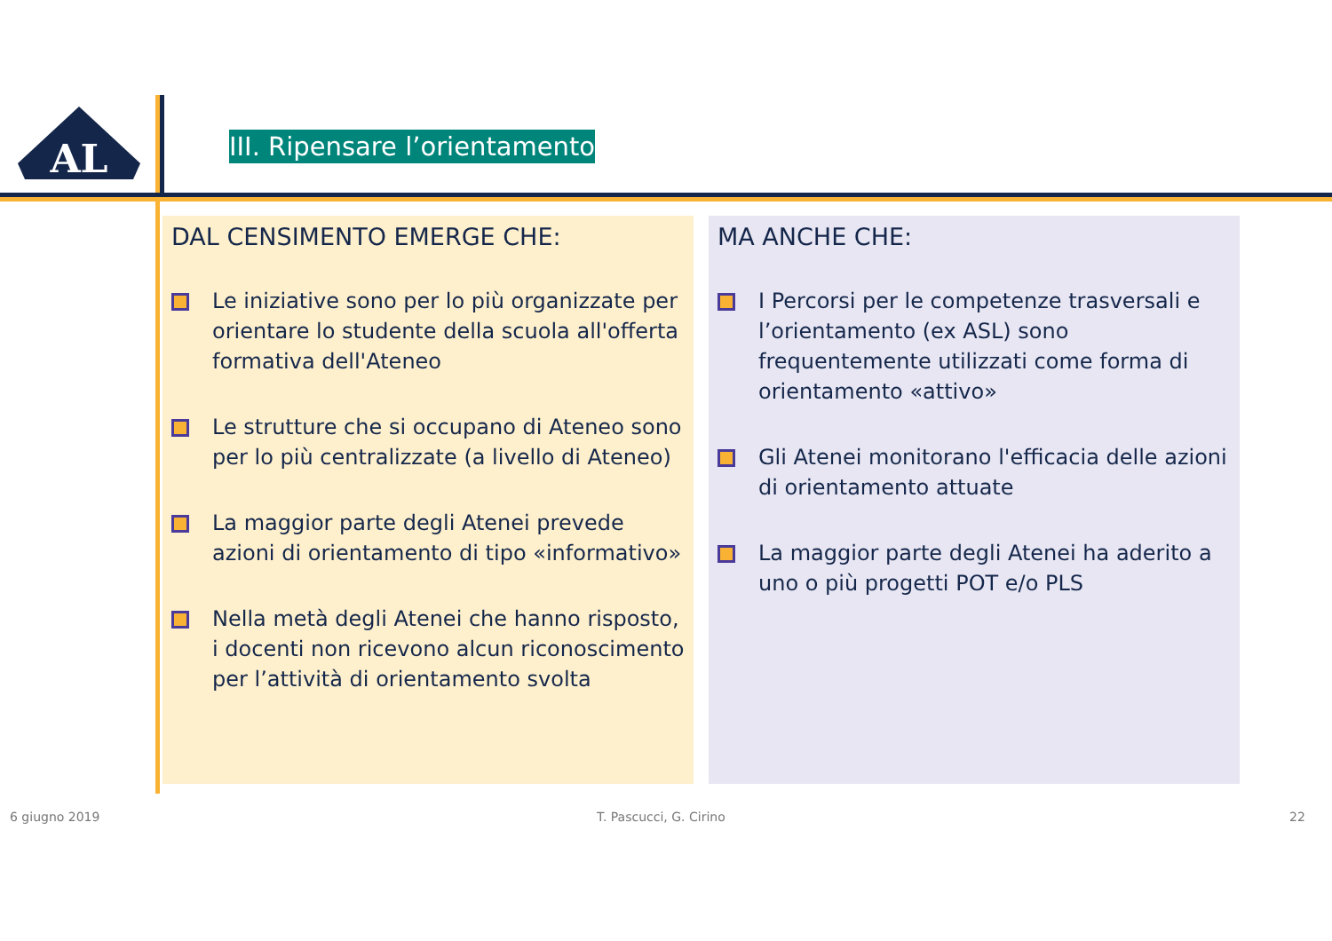AL
III. Ripensare l’orientamento
DAL CENSIMENTO EMERGE CHE:
Le iniziative sono per lo più organizzate per orientare lo studente della scuola all'offerta formativa dell'Ateneo
Le strutture che si occupano di Ateneo sono per lo più centralizzate (a livello di Ateneo)
La maggior parte degli Atenei prevede azioni di orientamento di tipo «informativo»
Nella metà degli Atenei che hanno risposto, i docenti non ricevono alcun riconoscimento per l’attività di orientamento svolta
MA ANCHE CHE:
I Percorsi per le competenze trasversali e l’orientamento (ex ASL) sono frequentemente utilizzati come forma di orientamento «attivo»
Gli Atenei monitorano l'efficacia delle azioni di orientamento attuate
La maggior parte degli Atenei ha aderito a uno o più progetti POT e/o PLS
6 giugno 2019 T. Pascucci, G. Cirino 22